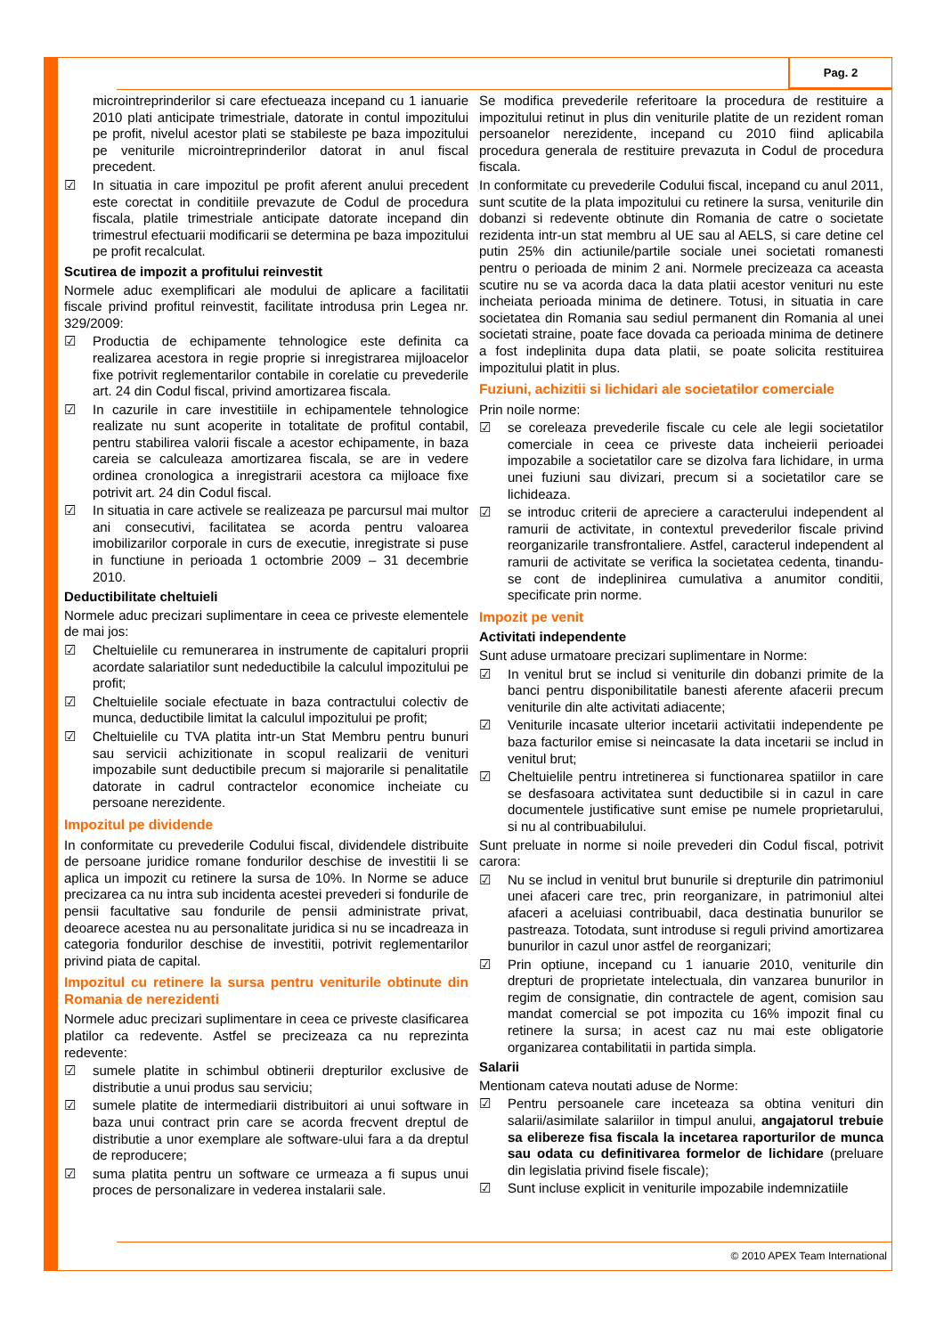Pag. 2
© 2010 APEX Team International
microintreprinderilor si care efectueaza incepand cu 1 ianuarie 2010 plati anticipate trimestriale, datorate in contul impozitului pe profit, nivelul acestor plati se stabileste pe baza impozitului pe veniturile microintreprinderilor datorat in anul fiscal precedent.
☑ In situatia in care impozitul pe profit aferent anului precedent este corectat in conditiile prevazute de Codul de procedura fiscala, platile trimestriale anticipate datorate incepand din trimestrul efectuarii modificarii se determina pe baza impozitului pe profit recalculat.
Scutirea de impozit a profitului reinvestit
Normele aduc exemplificari ale modului de aplicare a facilitatii fiscale privind profitul reinvestit, facilitate introdusa prin Legea nr. 329/2009:
☑ Productia de echipamente tehnologice este definita ca realizarea acestora in regie proprie si inregistrarea mijloacelor fixe potrivit reglementarilor contabile in corelatie cu prevederile art. 24 din Codul fiscal, privind amortizarea fiscala.
☑ In cazurile in care investitiile in echipamentele tehnologice realizate nu sunt acoperite in totalitate de profitul contabil, pentru stabilirea valorii fiscale a acestor echipamente, in baza careia se calculeaza amortizarea fiscala, se are in vedere ordinea cronologica a inregistrarii acestora ca mijloace fixe potrivit art. 24 din Codul fiscal.
☑ In situatia in care activele se realizeaza pe parcursul mai multor ani consecutivi, facilitatea se acorda pentru valoarea imobilizarilor corporale in curs de executie, inregistrate si puse in functiune in perioada 1 octombrie 2009 – 31 decembrie 2010.
Deductibilitate cheltuieli
Normele aduc precizari suplimentare in ceea ce priveste elementele de mai jos:
☑ Cheltuielile cu remunerarea in instrumente de capitaluri proprii acordate salariatilor sunt nedeductibile la calculul impozitului pe profit;
☑ Cheltuielile sociale efectuate in baza contractului colectiv de munca, deductibile limitat la calculul impozitului pe profit;
☑ Cheltuielile cu TVA platita intr-un Stat Membru pentru bunuri sau servicii achizitionate in scopul realizarii de venituri impozabile sunt deductibile precum si majorarile si penalitatile datorate in cadrul contractelor economice incheiate cu persoane nerezidente.
Impozitul pe dividende
In conformitate cu prevederile Codului fiscal, dividendele distribuite de persoane juridice romane fondurilor deschise de investitii li se aplica un impozit cu retinere la sursa de 10%. In Norme se aduce precizarea ca nu intra sub incidenta acestei prevederi si fondurile de pensii facultative sau fondurile de pensii administrate privat, deoarece acestea nu au personalitate juridica si nu se incadreaza in categoria fondurilor deschise de investitii, potrivit reglementarilor privind piata de capital.
Impozitul cu retinere la sursa pentru veniturile obtinute din Romania de nerezidenti
Normele aduc precizari suplimentare in ceea ce priveste clasificarea platilor ca redevente. Astfel se precizeaza ca nu reprezinta redevente:
☑ sumele platite in schimbul obtinerii drepturilor exclusive de distributie a unui produs sau serviciu;
☑ sumele platite de intermediarii distribuitori ai unui software in baza unui contract prin care se acorda frecvent dreptul de distributie a unor exemplare ale software-ului fara a da dreptul de reproducere;
☑ suma platita pentru un software ce urmeaza a fi supus unui proces de personalizare in vederea instalarii sale.
Se modifica prevederile referitoare la procedura de restituire a impozitului retinut in plus din veniturile platite de un rezident roman persoanelor nerezidente, incepand cu 2010 fiind aplicabila procedura generala de restituire prevazuta in Codul de procedura fiscala.
In conformitate cu prevederile Codului fiscal, incepand cu anul 2011, sunt scutite de la plata impozitului cu retinere la sursa, veniturile din dobanzi si redevente obtinute din Romania de catre o societate rezidenta intr-un stat membru al UE sau al AELS, si care detine cel putin 25% din actiunile/partile sociale unei societati romanesti pentru o perioada de minim 2 ani. Normele precizeaza ca aceasta scutire nu se va acorda daca la data platii acestor venituri nu este incheiata perioada minima de detinere. Totusi, in situatia in care societatea din Romania sau sediul permanent din Romania al unei societati straine, poate face dovada ca perioada minima de detinere a fost indeplinita dupa data platii, se poate solicita restituirea impozitului platit in plus.
Fuziuni, achizitii si lichidari ale societatilor comerciale
Prin noile norme:
☑ se coreleaza prevederile fiscale cu cele ale legii societatilor comerciale in ceea ce priveste data incheierii perioadei impozabile a societatilor care se dizolva fara lichidare, in urma unei fuziuni sau divizari, precum si a societatilor care se lichideaza.
☑ se introduc criterii de apreciere a caracterului independent al ramurii de activitate, in contextul prevederilor fiscale privind reorganizarile transfrontaliere. Astfel, caracterul independent al ramurii de activitate se verifica la societatea cedenta, tinandu-se cont de indeplinirea cumulativa a anumitor conditii, specificate prin norme.
Impozit pe venit
Activitati independente
Sunt aduse urmatoare precizari suplimentare in Norme:
☑ In venitul brut se includ si veniturile din dobanzi primite de la banci pentru disponibilitatile banesti aferente afacerii precum veniturile din alte activitati adiacente;
☑ Veniturile incasate ulterior incetarii activitatii independente pe baza facturilor emise si neincasate la data incetarii se includ in venitul brut;
☑ Cheltuielile pentru intretinerea si functionarea spatiilor in care se desfasoara activitatea sunt deductibile si in cazul in care documentele justificative sunt emise pe numele proprietarului, si nu al contribuabilului.
Sunt preluate in norme si noile prevederi din Codul fiscal, potrivit carora:
☑ Nu se includ in venitul brut bunurile si drepturile din patrimoniul unei afaceri care trec, prin reorganizare, in patrimoniul altei afaceri a aceluiasi contribuabil, daca destinatia bunurilor se pastreaza. Totodata, sunt introduse si reguli privind amortizarea bunurilor in cazul unor astfel de reorganizari;
☑ Prin optiune, incepand cu 1 ianuarie 2010, veniturile din drepturi de proprietate intelectuala, din vanzarea bunurilor in regim de consignatie, din contractele de agent, comision sau mandat comercial se pot impozita cu 16% impozit final cu retinere la sursa; in acest caz nu mai este obligatorie organizarea contabilitatii in partida simpla.
Salarii
Mentionam cateva noutati aduse de Norme:
☑ Pentru persoanele care inceteaza sa obtina venituri din salarii/asimilate salariilor in timpul anului, angajatorul trebuie sa elibereze fisa fiscala la incetarea raporturilor de munca sau odata cu definitivarea formelor de lichidare (preluare din legislatia privind fisele fiscale);
☑ Sunt incluse explicit in veniturile impozabile indemnizatiile